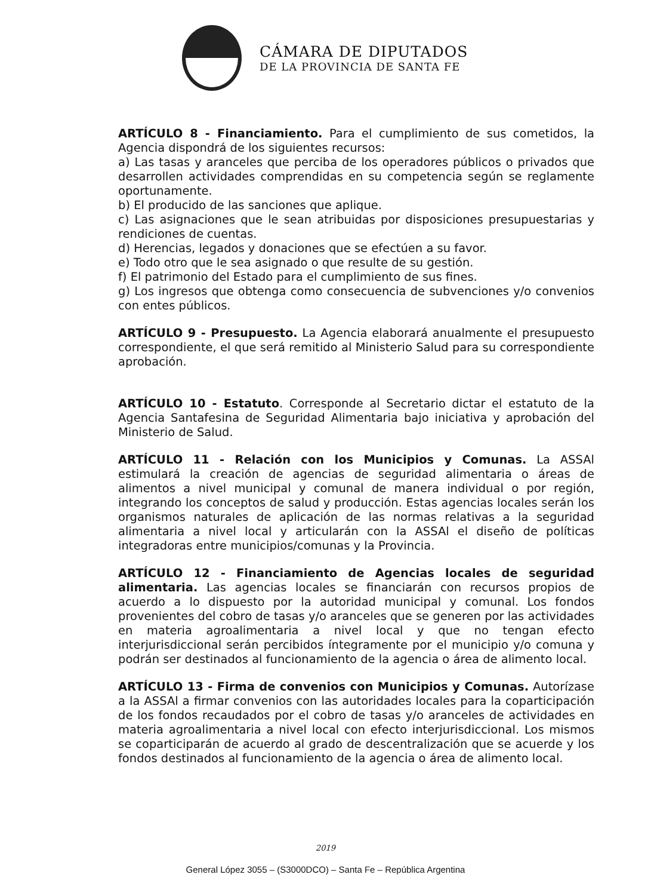CÁMARA DE DIPUTADOS
DE LA PROVINCIA DE SANTA FE
ARTÍCULO 8 - Financiamiento. Para el cumplimiento de sus cometidos, la Agencia dispondrá de los siguientes recursos:
a) Las tasas y aranceles que perciba de los operadores públicos o privados que desarrollen actividades comprendidas en su competencia según se reglamente oportunamente.
b) El producido de las sanciones que aplique.
c) Las asignaciones que le sean atribuidas por disposiciones presupuestarias y rendiciones de cuentas.
d) Herencias, legados y donaciones que se efectúen a su favor.
e) Todo otro que le sea asignado o que resulte de su gestión.
f) El patrimonio del Estado para el cumplimiento de sus fines.
g) Los ingresos que obtenga como consecuencia de subvenciones y/o convenios con entes públicos.
ARTÍCULO 9 - Presupuesto. La Agencia elaborará anualmente el presupuesto correspondiente, el que será remitido al Ministerio Salud para su correspondiente aprobación.
ARTÍCULO 10 - Estatuto. Corresponde al Secretario dictar el estatuto de la Agencia Santafesina de Seguridad Alimentaria bajo iniciativa y aprobación del Ministerio de Salud.
ARTÍCULO 11 - Relación con los Municipios y Comunas. La ASSAl estimulará la creación de agencias de seguridad alimentaria o áreas de alimentos a nivel municipal y comunal de manera individual o por región, integrando los conceptos de salud y producción. Estas agencias locales serán los organismos naturales de aplicación de las normas relativas a la seguridad alimentaria a nivel local y articularán con la ASSAl el diseño de políticas integradoras entre municipios/comunas y la Provincia.
ARTÍCULO 12 - Financiamiento de Agencias locales de seguridad alimentaria. Las agencias locales se financiarán con recursos propios de acuerdo a lo dispuesto por la autoridad municipal y comunal. Los fondos provenientes del cobro de tasas y/o aranceles que se generen por las actividades en materia agroalimentaria a nivel local y que no tengan efecto interjurisdiccional serán percibidos íntegramente por el municipio y/o comuna y podrán ser destinados al funcionamiento de la agencia o área de alimento local.
ARTÍCULO 13 - Firma de convenios con Municipios y Comunas. Autorízase a la ASSAl a firmar convenios con las autoridades locales para la coparticipación de los fondos recaudados por el cobro de tasas y/o aranceles de actividades en materia agroalimentaria a nivel local con efecto interjurisdiccional. Los mismos se coparticiparán de acuerdo al grado de descentralización que se acuerde y los fondos destinados al funcionamiento de la agencia o área de alimento local.
2019
General López 3055 – (S3000DCO) – Santa Fe – República Argentina